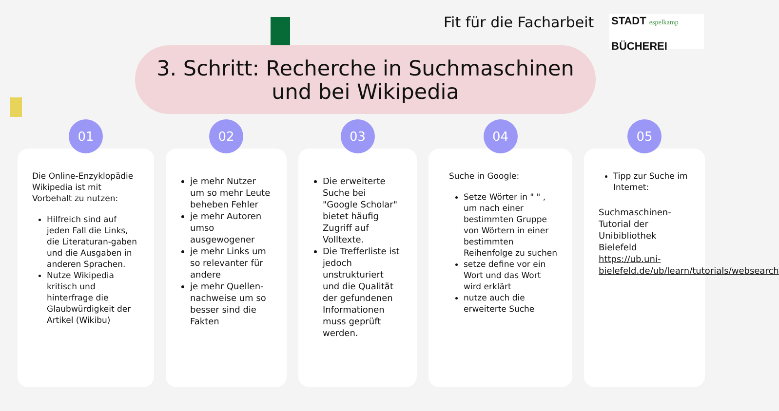Fit für die Facharbeit
STADT espelkamp
BÜCHEREI
3. Schritt: Recherche in Suchmaschinen
und bei Wikipedia
01
Die Online-Enzyklopädie Wikipedia ist mit Vorbehalt zu nutzen:
Hilfreich sind auf jeden Fall die Links, die Literaturan-gaben und die Ausgaben in anderen Sprachen.
Nutze Wikipedia kritisch und hinterfrage die Glaubwürdigkeit der Artikel (Wikibu)
02
je mehr Nutzer um so mehr Leute beheben Fehler
je mehr Autoren umso ausgewogener
je mehr Links um so relevanter für andere
je mehr Quellen-nachweise um so besser sind die Fakten
03
Die erweiterte Suche bei "Google Scholar" bietet häufig Zugriff auf Volltexte.
Die Trefferliste ist jedoch unstrukturiert und die Qualität der gefundenen Informationen muss geprüft werden.
04
Suche in Google:
Setze Wörter in " " , um nach einer bestimmten Gruppe von Wörtern in einer bestimmten Reihenfolge zu suchen
setze define vor ein Wort und das Wort wird erklärt
nutze auch die erweiterte Suche
05
Tipp zur Suche im Internet:
Suchmaschinen-Tutorial der Unibibliothek Bielefeld https://ub.uni-bielefeld.de/ub/learn/tutorials/websearch